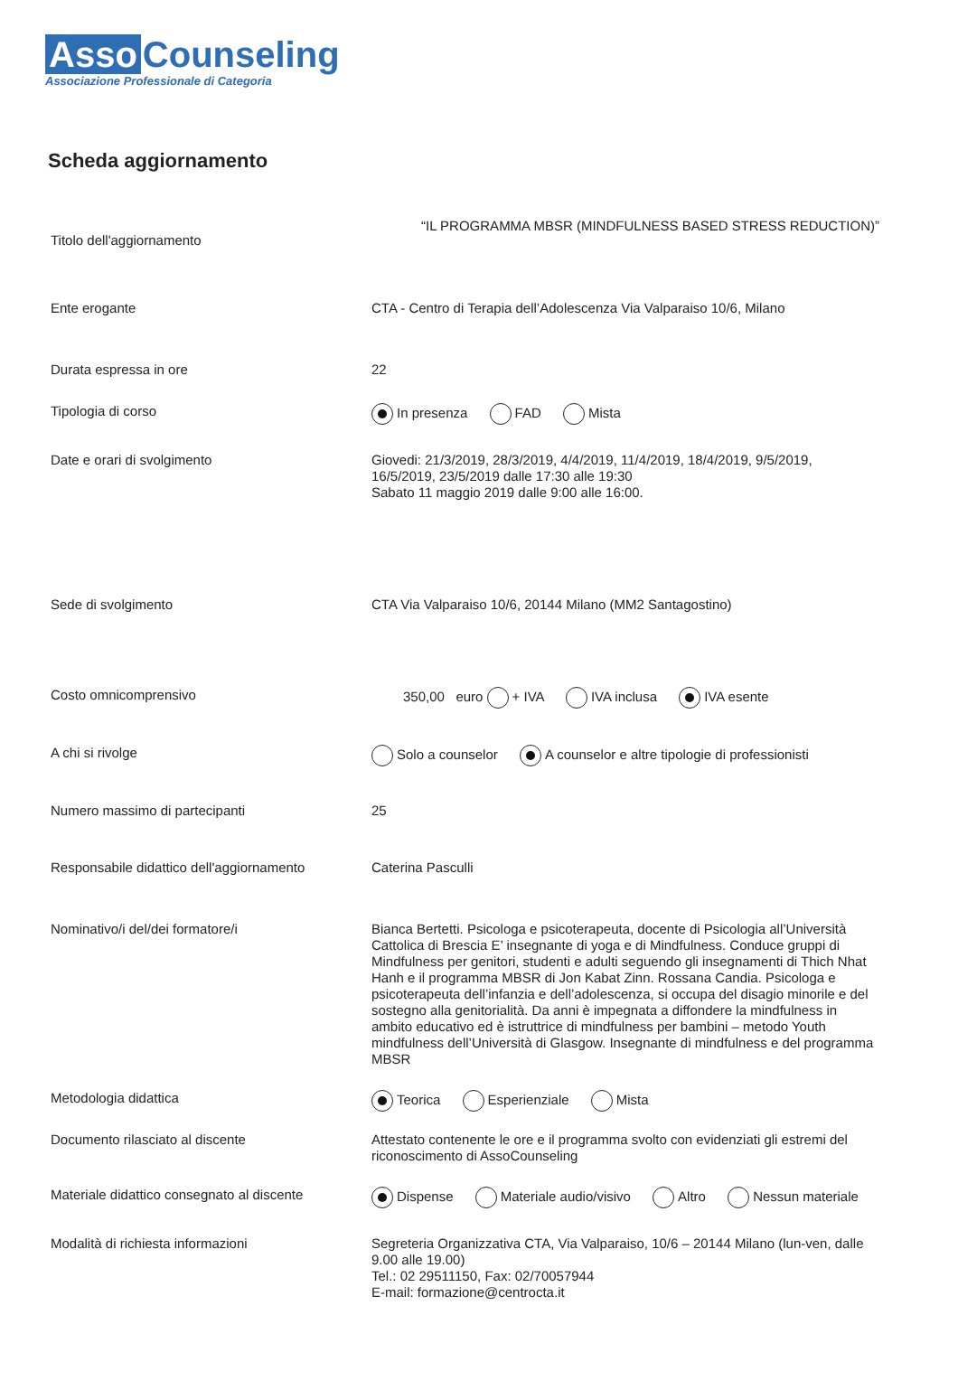Asso Counseling
Associazione Professionale di Categoria
Scheda aggiornamento
Titolo dell'aggiornamento
“IL PROGRAMMA MBSR (MINDFULNESS BASED STRESS REDUCTION)”
Ente erogante
CTA - Centro di Terapia dell’Adolescenza Via Valparaiso 10/6, Milano
Durata espressa in ore
22
Tipologia di corso
In presenza FAD Mista
Date e orari di svolgimento
Giovedi: 21/3/2019, 28/3/2019, 4/4/2019, 11/4/2019, 18/4/2019, 9/5/2019, 16/5/2019, 23/5/2019 dalle 17:30 alle 19:30
Sabato 11 maggio 2019 dalle 9:00 alle 16:00.
Sede di svolgimento
CTA Via Valparaiso 10/6, 20144 Milano (MM2 Santagostino)
Costo omnicomprensivo
350,00 euro + IVA IVA inclusa IVA esente
A chi si rivolge
Solo a counselor A counselor e altre tipologie di professionisti
Numero massimo di partecipanti
25
Responsabile didattico dell'aggiornamento
Caterina Pasculli
Nominativo/i del/dei formatore/i
Bianca Bertetti. Psicologa e psicoterapeuta, docente di Psicologia all’Università Cattolica di Brescia E’ insegnante di yoga e di Mindfulness. Conduce gruppi di Mindfulness per genitori, studenti e adulti seguendo gli insegnamenti di Thich Nhat Hanh e il programma MBSR di Jon Kabat Zinn. Rossana Candia. Psicologa e psicoterapeuta dell’infanzia e dell’adolescenza, si occupa del disagio minorile e del sostegno alla genitorialità. Da anni è impegnata a diffondere la mindfulness in ambito educativo ed è istruttrice di mindfulness per bambini – metodo Youth mindfulness dell’Università di Glasgow. Insegnante di mindfulness e del programma MBSR
Metodologia didattica
Teorica Esperienziale Mista
Documento rilasciato al discente
Attestato contenente le ore e il programma svolto con evidenziati gli estremi del riconoscimento di AssoCounseling
Materiale didattico consegnato al discente
Dispense Materiale audio/visivo Altro Nessun materiale
Modalità di richiesta informazioni
Segreteria Organizzativa CTA, Via Valparaiso, 10/6 – 20144 Milano (lun-ven, dalle 9.00 alle 19.00)
Tel.: 02 29511150, Fax: 02/70057944
E-mail: formazione@centrocta.it